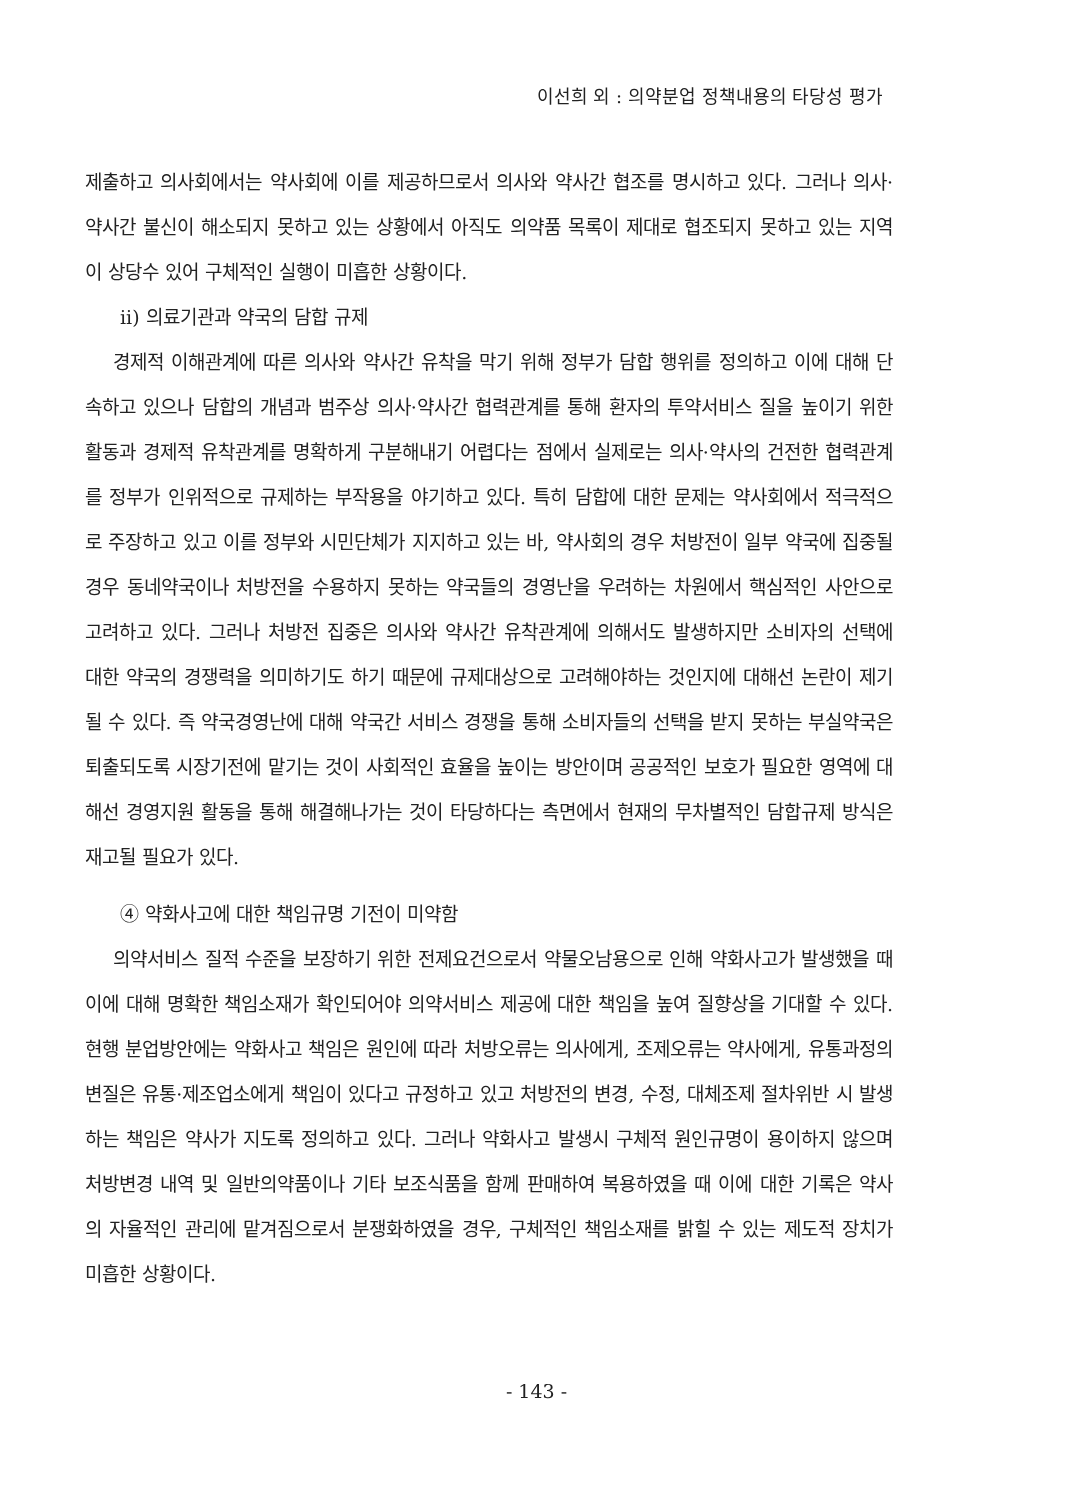이선희 외 : 의약분업 정책내용의 타당성 평가
제출하고 의사회에서는 약사회에 이를 제공하므로서 의사와 약사간 협조를 명시하고 있다. 그러나 의사·약사간 불신이 해소되지 못하고 있는 상황에서 아직도 의약품 목록이 제대로 협조되지 못하고 있는 지역이 상당수 있어 구체적인 실행이 미흡한 상황이다.
ii) 의료기관과 약국의 담합 규제
경제적 이해관계에 따른 의사와 약사간 유착을 막기 위해 정부가 담합 행위를 정의하고 이에 대해 단속하고 있으나 담합의 개념과 범주상 의사·약사간 협력관계를 통해 환자의 투약서비스 질을 높이기 위한 활동과 경제적 유착관계를 명확하게 구분해내기 어렵다는 점에서 실제로는 의사·약사의 건전한 협력관계를 정부가 인위적으로 규제하는 부작용을 야기하고 있다. 특히 담합에 대한 문제는 약사회에서 적극적으로 주장하고 있고 이를 정부와 시민단체가 지지하고 있는 바, 약사회의 경우 처방전이 일부 약국에 집중될 경우 동네약국이나 처방전을 수용하지 못하는 약국들의 경영난을 우려하는 차원에서 핵심적인 사안으로 고려하고 있다. 그러나 처방전 집중은 의사와 약사간 유착관계에 의해서도 발생하지만 소비자의 선택에 대한 약국의 경쟁력을 의미하기도 하기 때문에 규제대상으로 고려해야하는 것인지에 대해선 논란이 제기될 수 있다. 즉 약국경영난에 대해 약국간 서비스 경쟁을 통해 소비자들의 선택을 받지 못하는 부실약국은 퇴출되도록 시장기전에 맡기는 것이 사회적인 효율을 높이는 방안이며 공공적인 보호가 필요한 영역에 대해선 경영지원 활동을 통해 해결해나가는 것이 타당하다는 측면에서 현재의 무차별적인 담합규제 방식은 재고될 필요가 있다.
④ 약화사고에 대한 책임규명 기전이 미약함
의약서비스 질적 수준을 보장하기 위한 전제요건으로서 약물오남용으로 인해 약화사고가 발생했을 때 이에 대해 명확한 책임소재가 확인되어야 의약서비스 제공에 대한 책임을 높여 질향상을 기대할 수 있다. 현행 분업방안에는 약화사고 책임은 원인에 따라 처방오류는 의사에게, 조제오류는 약사에게, 유통과정의 변질은 유통·제조업소에게 책임이 있다고 규정하고 있고 처방전의 변경, 수정, 대체조제 절차위반 시 발생하는 책임은 약사가 지도록 정의하고 있다. 그러나 약화사고 발생시 구체적 원인규명이 용이하지 않으며 처방변경 내역 및 일반의약품이나 기타 보조식품을 함께 판매하여 복용하였을 때 이에 대한 기록은 약사의 자율적인 관리에 맡겨짐으로서 분쟁화하였을 경우, 구체적인 책임소재를 밝힐 수 있는 제도적 장치가 미흡한 상황이다.
- 143 -